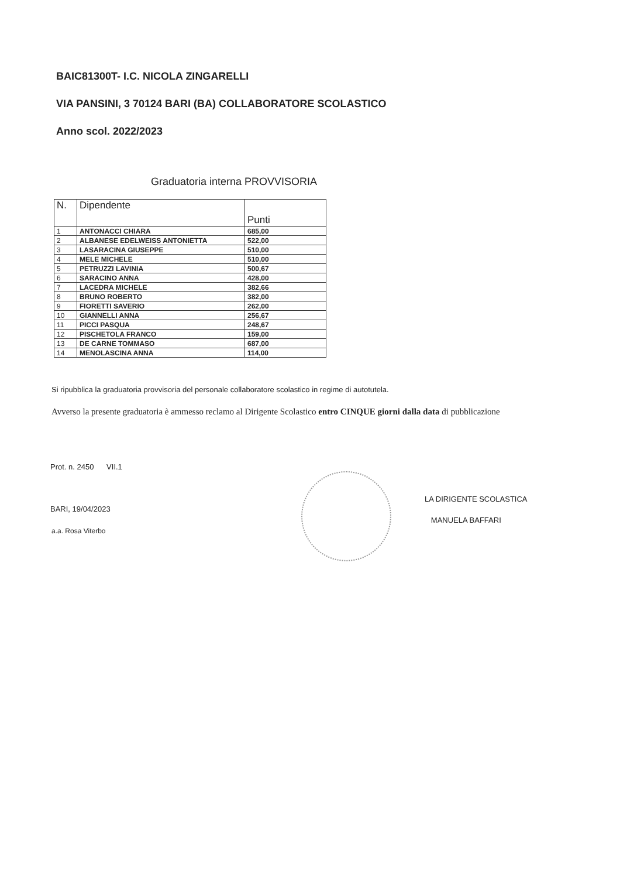BAIC81300T- I.C. NICOLA ZINGARELLI
VIA PANSINI, 3 70124 BARI (BA) COLLABORATORE SCOLASTICO
Anno scol. 2022/2023
Graduatoria interna PROVVISORIA
| N. | Dipendente | Punti |
| --- | --- | --- |
| 1 | ANTONACCI CHIARA | 685,00 |
| 2 | ALBANESE EDELWEISS ANTONIETTA | 522,00 |
| 3 | LASARACINA GIUSEPPE | 510,00 |
| 4 | MELE MICHELE | 510,00 |
| 5 | PETRUZZI LAVINIA | 500,67 |
| 6 | SARACINO ANNA | 428,00 |
| 7 | LACEDRA MICHELE | 382,66 |
| 8 | BRUNO ROBERTO | 382,00 |
| 9 | FIORETTI SAVERIO | 262,00 |
| 10 | GIANNELLI ANNA | 256,67 |
| 11 | PICCI PASQUA | 248,67 |
| 12 | PISCHETOLA FRANCO | 159,00 |
| 13 | DE CARNE TOMMASO | 687,00 |
| 14 | MENOLASCINA ANNA | 114,00 |
Si ripubblica la graduatoria provvisoria del personale collaboratore scolastico in regime di autotutela.
Avverso la presente graduatoria è ammesso reclamo al Dirigente Scolastico entro CINQUE giorni dalla data di pubblicazione
Prot. n. 2450 VII.1
LA DIRIGENTE SCOLASTICA
MANUELA BAFFARI
BARI, 19/04/2023
a.a. Rosa Viterbo